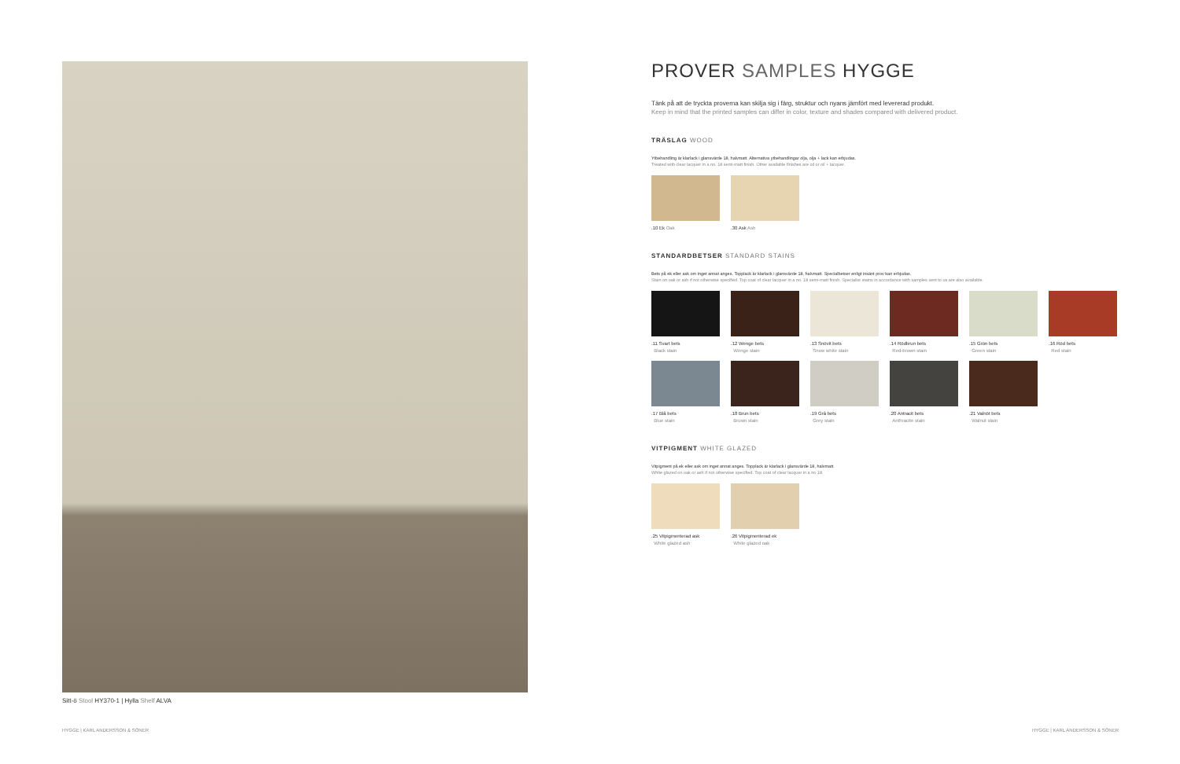Sitt-ö Stool HY370-1 | Hylla Shelf ALVA
PROVER SAMPLES HYGGE
Tänk på att de tryckta proverna kan skilja sig i färg, struktur och nyans jämfört med levererad produkt.
Keep in mind that the printed samples can differ in color, texture and shades compared with delivered product.
TRÄSLAG WOOD
Ytbehandling är klarlack i glansvärde 18, halvmatt. Alternativa ytbehandlingar olja, olja + lack kan erbjudas.
Treated with clear lacquer in a no. 18 semi-matt finish. Other available finishes are oil or oil + lacquer.
.10 Ek Oak .30 Ask Ash
STANDARDBETSER STANDARD STAINS
Bets på ek eller ask om inget annat anges. Topplack är klarlack i glansvärde 18, halvmatt. Specialbetser enligt insänt prov kan erbjudas.
Stain on oak or ash if not otherwise specified. Top coat of clear lacquer in a no. 18 semi-matt finish. Specialist stains in accordance with samples sent to us are also available.
.11 Svart bets
Black stain
.12 Wenge bets
Wenge stain
.13 Snövit bets
Snow white stain
.14 Rödbrun bets
Red-brown stain
.15 Grön bets
Green stain
.16 Röd bets
Red stain
.17 Blå bets
Blue stain
.18 Brun bets
Brown stain
.19 Grå bets
Grey stain
.20 Antracit bets
Anthracite stain
.21 Valnöt bets
Walnut stain
VITPIGMENT WHITE GLAZED
Vitpigment på ek eller ask om inget annat anges. Topplack är klarlack i glansvärde 18, halvmatt.
White glazed on oak or ash if not otherwise specified. Top coat of clear lacquer in a no 18.
.25 Vitpigmenterad ask
White glazed ash
.26 Vitpigmenterad ek
White glazed oak
HYGGE | KARL ANDERSSON & SÖNER HYGGE | KARL ANDERSSON & SÖNER